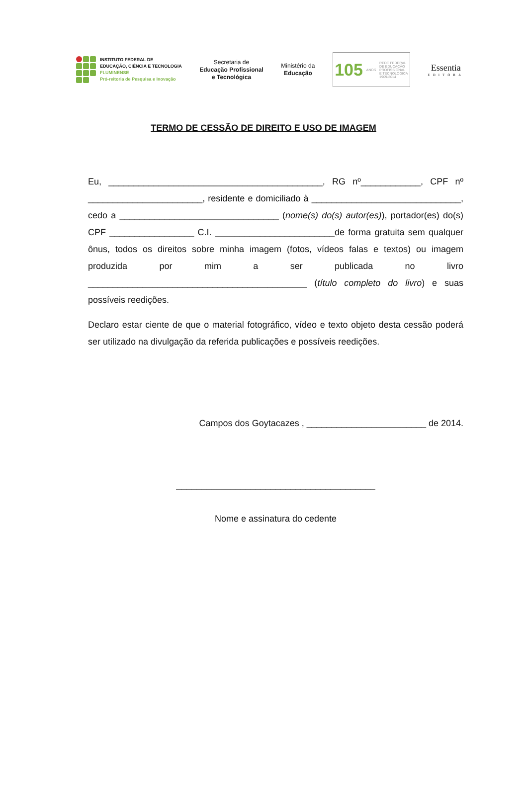INSTITUTO FEDERAL DE
EDUCAÇÃO, CIÊNCIA E TECNOLOGIA
FLUMINENSE
Pró-reitoria de Pesquisa e Inovação
Secretaria de
Educação Profissional
e Tecnológica
Ministério da
Educação
105 ANOS REDE FEDERAL
DE EDUCAÇÃO
PROFISSIONAL
E TECNOLÓGICA
1909-2014
Essentia
EDITORA
TERMO DE CESSÃO DE DIREITO E USO DE IMAGEM
Eu, ___________________________________________, RG nº____________, CPF nº _______________________, residente e domiciliado à ______________________________, cedo a ________________________________ (nome(s) do(s) autor(es)), portador(es) do(s) CPF _________________ C.I. ________________________de forma gratuita sem qualquer ônus, todos os direitos sobre minha imagem (fotos, vídeos falas e textos) ou imagem produzida por mim a ser publicada no livro ____________________________________________ (título completo do livro) e suas possíveis reedições.
Declaro estar ciente de que o material fotográfico, vídeo e texto objeto desta cessão poderá ser utilizado na divulgação da referida publicações e possíveis reedições.
Campos dos Goytacazes , ________________________ de 2014.
________________________________________
Nome e assinatura do cedente